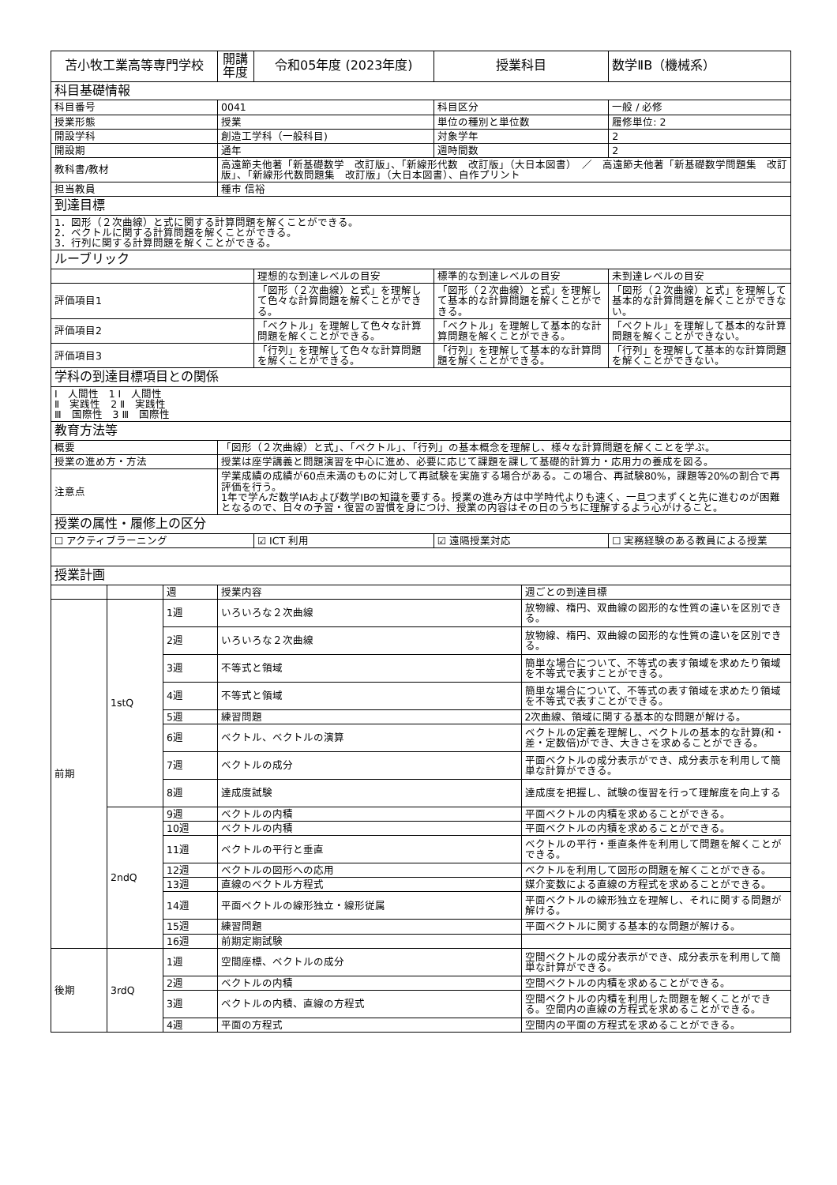| 苫小牧工業高等専門学校 | | | 開講年度 | 令和05年度 (2023年度) | 授業科目 | | 数学ⅡB（機械系） |
| 科目基礎情報 | | | | | | | |
| 科目番号 | | | 0041 | | 科目区分 | | 一般 / 必修 |
| 授業形態 | | | 授業 | | 単位の種別と単位数 | | 履修単位: 2 |
| 開設学科 | | | 創造工学科（一般科目) | | 対象学年 | | 2 |
| 開設期 | | | 通年 | | 週時間数 | | 2 |
| 教科書/教材 | | | 高遠節夫他著「新基礎数学 改訂版」、「新線形代数 改訂版」（大日本図書） ／ 高遠節夫他著「新基礎数学問題集 改訂版」、「新線形代数問題集 改訂版」（大日本図書）、自作プリント | | | | |
| 担当教員 | | | 種市 信裕 | | | | |
| 到達目標 | | | | | | | |
| 1．図形（２次曲線）と式に関する計算問題を解くことができる。 2．ベクトルに関する計算問題を解くことができる。 3．行列に関する計算問題を解くことができる。 | | | | | | | |
| ルーブリック | | | | | | | |
| | | | | 理想的な到達レベルの目安 | 標準的な到達レベルの目安 | | 未到達レベルの目安 |
| 評価項目1 | | | | 「図形（２次曲線）と式」を理解して色々な計算問題を解くことができる。 | 「図形（２次曲線）と式」を理解して基本的な計算問題を解くことができる。 | | 「図形（２次曲線）と式」を理解して基本的な計算問題を解くことができない。 |
| 評価項目2 | | | | 「ベクトル」を理解して色々な計算問題を解くことができる。 | 「ベクトル」を理解して基本的な計算問題を解くことができる。 | | 「ベクトル」を理解して基本的な計算問題を解くことができない。 |
| 評価項目3 | | | | 「行列」を理解して色々な計算問題を解くことができる。 | 「行列」を理解して基本的な計算問題を解くことができる。 | | 「行列」を理解して基本的な計算問題を解くことができない。 |
| 学科の到達目標項目との関係 | | | | | | | |
| Ⅰ 人間性 1 Ⅰ 人間性 Ⅱ 実践性 2 Ⅱ 実践性 Ⅲ 国際性 3 Ⅲ 国際性 | | | | | | | |
| 教育方法等 | | | | | | | |
| 概要 | | | 「図形（２次曲線）と式」、「ベクトル」、「行列」の基本概念を理解し、様々な計算問題を解くことを学ぶ。 | | | | |
| 授業の進め方・方法 | | | 授業は座学講義と問題演習を中心に進め、必要に応じて課題を課して基礎的計算力・応用力の養成を図る。 | | | | |
| 注意点 | | | 学業成績の成績が60点未満のものに対して再試験を実施する場合がある。この場合、再試験80%，課題等20%の割合で再評価を行う。 1年で学んだ数学ⅠAおよび数学ⅠBの知識を要する。授業の進み方は中学時代よりも速く、一旦つまずくと先に進むのが困難となるので、日々の予習・復習の習慣を身につけ、授業の内容はその日のうちに理解するよう心がけること。 | | | | |
| 授業の属性・履修上の区分 | | | | | | | |
| ☐ アクティブラーニング | | | | ☑ ICT 利用 | ☑ 遠隔授業対応 | | ☐ 実務経験のある教員による授業 |
| 授業計画 | | | | | | | |
| | | 週 | 授業内容 | | | 週ごとの到達目標 | |
| 前期 | 1stQ | 1週 | いろいろな２次曲線 | | | 放物線、楕円、双曲線の図形的な性質の違いを区別できる。 | |
| | | 2週 | いろいろな２次曲線 | | | 放物線、楕円、双曲線の図形的な性質の違いを区別できる。 | |
| | | 3週 | 不等式と領域 | | | 簡単な場合について、不等式の表す領域を求めたり領域を不等式で表すことができる。 | |
| | | 4週 | 不等式と領域 | | | 簡単な場合について、不等式の表す領域を求めたり領域を不等式で表すことができる。 | |
| | | 5週 | 練習問題 | | | 2次曲線、領域に関する基本的な問題が解ける。 | |
| | | 6週 | ベクトル、ベクトルの演算 | | | ベクトルの定義を理解し、ベクトルの基本的な計算(和・差・定数倍)ができ、大きさを求めることができる。 | |
| | | 7週 | ベクトルの成分 | | | 平面ベクトルの成分表示ができ、成分表示を利用して簡単な計算ができる。 | |
| | | 8週 | 達成度試験 | | | 達成度を把握し、試験の復習を行って理解度を向上する | |
| | 2ndQ | 9週 | ベクトルの内積 | | | 平面ベクトルの内積を求めることができる。 | |
| | | 10週 | ベクトルの内積 | | | 平面ベクトルの内積を求めることができる。 | |
| | | 11週 | ベクトルの平行と垂直 | | | ベクトルの平行・垂直条件を利用して問題を解くことができる。 | |
| | | 12週 | ベクトルの図形への応用 | | | ベクトルを利用して図形の問題を解くことができる。 | |
| | | 13週 | 直線のベクトル方程式 | | | 媒介変数による直線の方程式を求めることができる。 | |
| | | 14週 | 平面ベクトルの線形独立・線形従属 | | | 平面ベクトルの線形独立を理解し、それに関する問題が解ける。 | |
| | | 15週 | 練習問題 | | | 平面ベクトルに関する基本的な問題が解ける。 | |
| | | 16週 | 前期定期試験 | | | | |
| 後期 | 3rdQ | 1週 | 空間座標、ベクトルの成分 | | | 空間ベクトルの成分表示ができ、成分表示を利用して簡単な計算ができる。 | |
| | | 2週 | ベクトルの内積 | | | 空間ベクトルの内積を求めることができる。 | |
| | | 3週 | ベクトルの内積、直線の方程式 | | | 空間ベクトルの内積を利用した問題を解くことができる。空間内の直線の方程式を求めることができる。 | |
| | | 4週 | 平面の方程式 | | | 空間内の平面の方程式を求めることができる。 | |